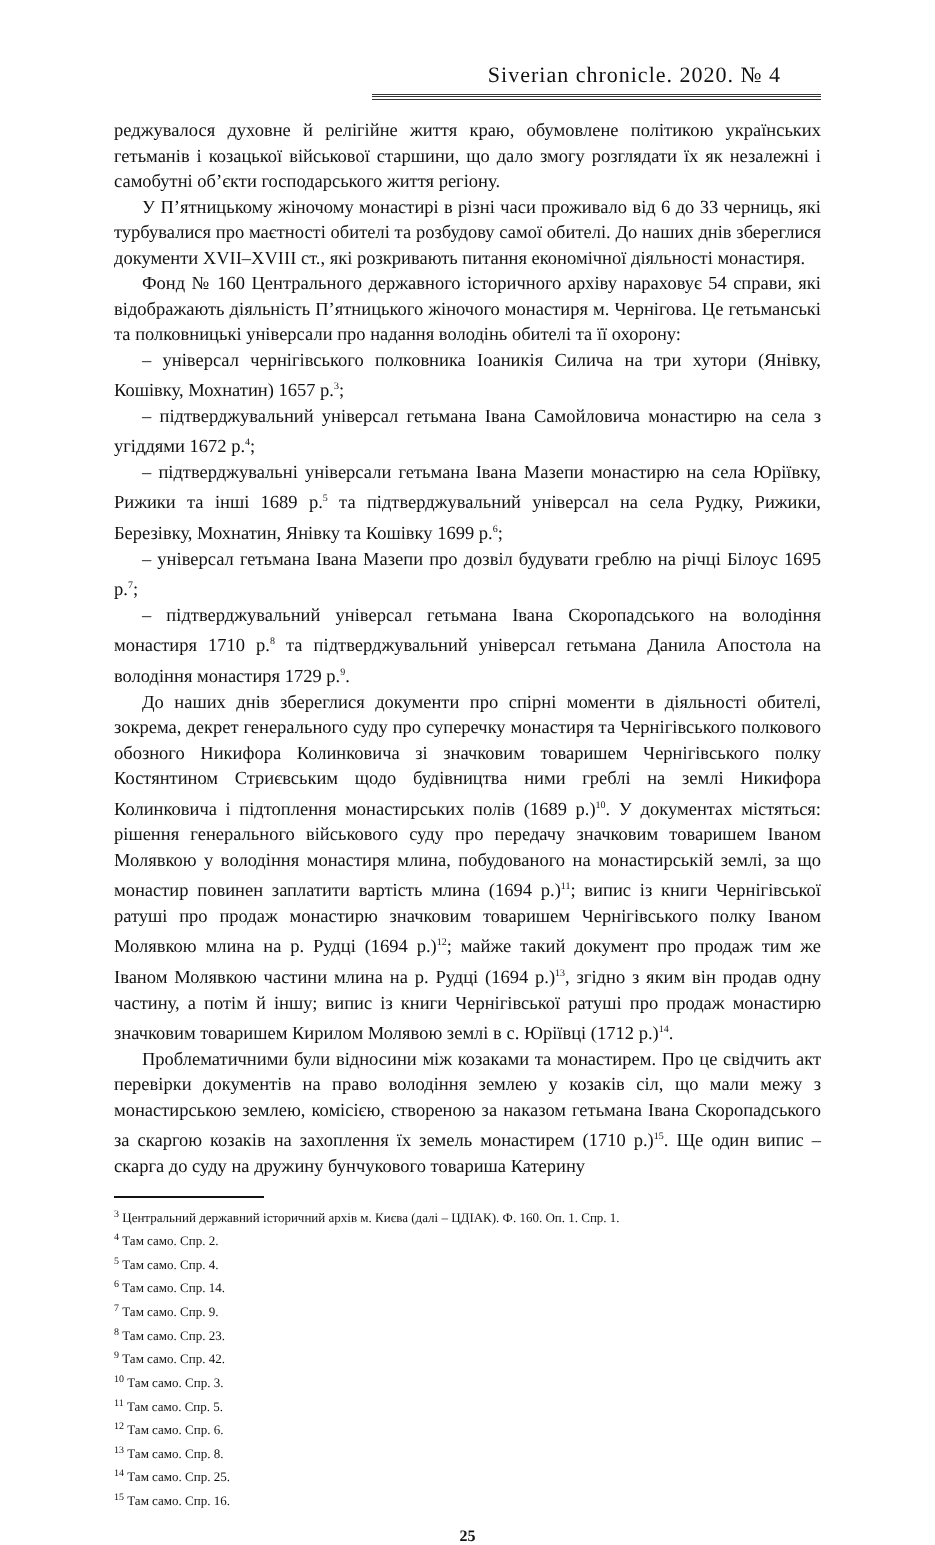Siverian chronicle. 2020. № 4
реджувалося духовне й релігійне життя краю, обумовлене політикою українських гетьманів і козацької військової старшини, що дало змогу розглядати їх як незалежні і самобутні об’єкти господарського життя регіону.
У П’ятницькому жіночому монастирі в різні часи проживало від 6 до 33 черниць, які турбувалися про маєтності обителі та розбудову самої обителі. До наших днів збереглися документи XVII–XVIII ст., які розкривають питання економічної діяльності монастиря.
Фонд № 160 Центрального державного історичного архіву нараховує 54 справи, які відображають діяльність П’ятницького жіночого монастиря м. Чернігова. Це гетьманські та полковницькі універсали про надання володінь обителі та її охорону:
– універсал чернігівського полковника Іоаникія Силича на три хутори (Янівку, Кошівку, Мохнатин) 1657 р.<sup>3</sup>;
– підтверджувальний універсал гетьмана Івана Самойловича монастирю на села з угіддями 1672 р.<sup>4</sup>;
– підтверджувальні універсали гетьмана Івана Мазепи монастирю на села Юріївку, Рижики та інші 1689 р.<sup>5</sup> та підтверджувальний універсал на села Рудку, Рижики, Березівку, Мохнатин, Янівку та Кошівку 1699 р.<sup>6</sup>;
– універсал гетьмана Івана Мазепи про дозвіл будувати греблю на річці Білоус 1695 р.<sup>7</sup>;
– підтверджувальний універсал гетьмана Івана Скоропадського на володіння монастиря 1710 р.<sup>8</sup> та підтверджувальний універсал гетьмана Данила Апостола на володіння монастиря 1729 р.<sup>9</sup>.
До наших днів збереглися документи про спірні моменти в діяльності обителі, зокрема, декрет генерального суду про суперечку монастиря та Чернігівського полкового обозного Никифора Колинковича зі значковим товаришем Чернігівського полку Костянтином Стриєвським щодо будівництва ними греблі на землі Никифора Колинковича і підтоплення монастирських полів (1689 р.)<sup>10</sup>. У документах містяться: рішення генерального військового суду про передачу значковим товаришем Іваном Молявкою у володіння монастиря млина, побудованого на монастирській землі, за що монастир повинен заплатити вартість млина (1694 р.)<sup>11</sup>; випис із книги Чернігівської ратуші про продаж монастирю значковим товаришем Чернігівського полку Іваном Молявкою млина на р. Рудці (1694 р.)<sup>12</sup>; майже такий документ про продаж тим же Іваном Молявкою частини млина на р. Рудці (1694 р.)<sup>13</sup>, згідно з яким він продав одну частину, а потім й іншу; випис із книги Чернігівської ратуші про продаж монастирю значковим товаришем Кирилом Молявою землі в с. Юріївці (1712 р.)<sup>14</sup>.
Проблематичними були відносини між козаками та монастирем. Про це свідчить акт перевірки документів на право володіння землею у козаків сіл, що мали межу з монастирською землею, комісією, створеною за наказом гетьмана Івана Скоропадського за скаргою козаків на захоплення їх земель монастирем (1710 р.)<sup>15</sup>. Ще один випис – скарга до суду на дружину бунчукового товариша Катерину
<sup>3</sup> Центральний державний історичний архів м. Києва (далі – ЦДІАК). Ф. 160. Оп. 1. Спр. 1.
<sup>4</sup> Там само. Спр. 2.
<sup>5</sup> Там само. Спр. 4.
<sup>6</sup> Там само. Спр. 14.
<sup>7</sup> Там само. Спр. 9.
<sup>8</sup> Там само. Спр. 23.
<sup>9</sup> Там само. Спр. 42.
<sup>10</sup> Там само. Спр. 3.
<sup>11</sup> Там само. Спр. 5.
<sup>12</sup> Там само. Спр. 6.
<sup>13</sup> Там само. Спр. 8.
<sup>14</sup> Там само. Спр. 25.
<sup>15</sup> Там само. Спр. 16.
25